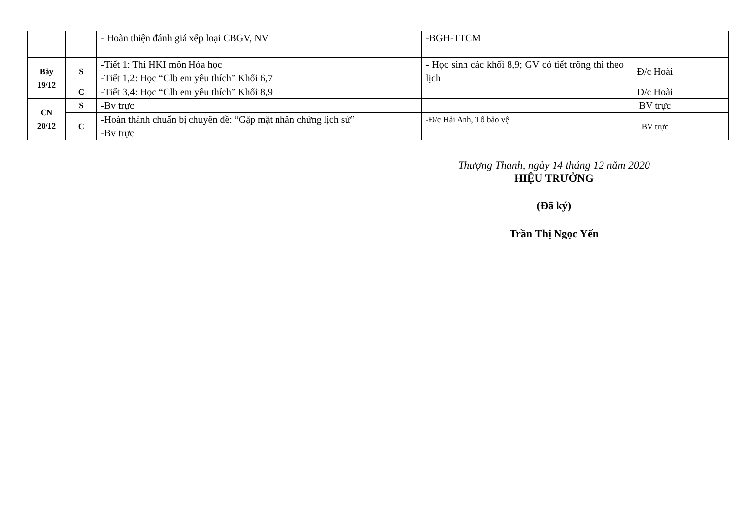| | | - Hoàn thiện đánh giá xếp loại CBGV, NV | -BGH-TTCM | | |
| Bảy 19/12 | S | -Tiết 1: Thi HKI môn Hóa học -Tiết 1,2: Học “Clb em yêu thích” Khối 6,7 | - Học sinh các khối 8,9; GV có tiết trông thi theo lịch | Đ/c Hoài | |
| | C | -Tiết 3,4: Học “Clb em yêu thích” Khối 8,9 | | Đ/c Hoài | |
| CN 20/12 | S | -Bv trực | | BV trực | |
| | C | -Hoàn thành chuẩn bị chuyên đề: “Gặp mặt nhân chứng lịch sử” -Bv trực | -Đ/c Hải Anh, Tổ bảo vệ. | BV trực | |
Thượng Thanh, ngày 14 tháng 12 năm 2020
HIỆU TRƯỞNG
(Đã ký)
Trần Thị Ngọc Yến